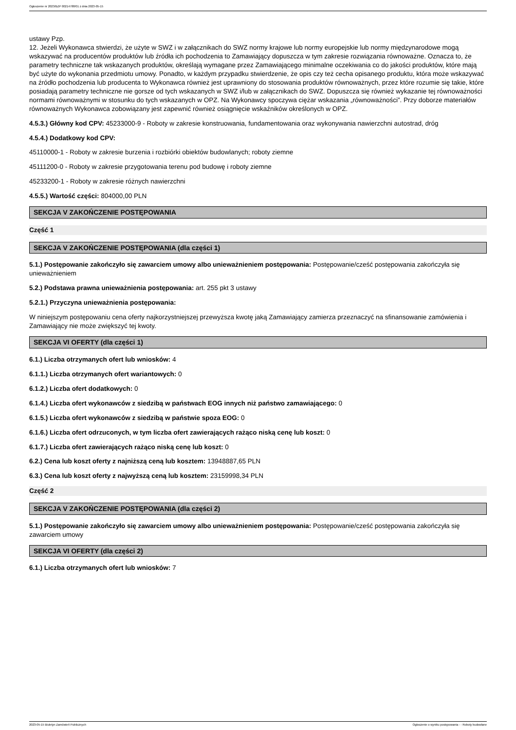Ogłoszenie nr 2023/BZP 00214788/01 z dnia 2023-05-15
ustawy Pzp.
12. Jeżeli Wykonawca stwierdzi, że użyte w SWZ i w załącznikach do SWZ normy krajowe lub normy europejskie lub normy międzynarodowe mogą wskazywać na producentów produktów lub źródła ich pochodzenia to Zamawiający dopuszcza w tym zakresie rozwiązania równoważne. Oznacza to, że parametry techniczne tak wskazanych produktów, określają wymagane przez Zamawiającego minimalne oczekiwania co do jakości produktów, które mają być użyte do wykonania przedmiotu umowy. Ponadto, w każdym przypadku stwierdzenie, że opis czy też cecha opisanego produktu, która może wskazywać na źródło pochodzenia lub producenta to Wykonawca również jest uprawniony do stosowania produktów równoważnych, przez które rozumie się takie, które posiadają parametry techniczne nie gorsze od tych wskazanych w SWZ i/lub w załącznikach do SWZ. Dopuszcza się również wykazanie tej równoważności normami równoważnymi w stosunku do tych wskazanych w OPZ. Na Wykonawcy spoczywa ciężar wskazania „równoważności”. Przy doborze materiałów równoważnych Wykonawca zobowiązany jest zapewnić również osiągnięcie wskaźników określonych w OPZ.
4.5.3.) Główny kod CPV: 45233000-9 - Roboty w zakresie konstruowania, fundamentowania oraz wykonywania nawierzchni autostrad, dróg
4.5.4.) Dodatkowy kod CPV:
45110000-1 - Roboty w zakresie burzenia i rozbiórki obiektów budowlanych; roboty ziemne
45111200-0 - Roboty w zakresie przygotowania terenu pod budowę i roboty ziemne
45233200-1 - Roboty w zakresie różnych nawierzchni
4.5.5.) Wartość części: 804000,00 PLN
SEKCJA V ZAKOŃCZENIE POSTĘPOWANIA
Część 1
SEKCJA V ZAKOŃCZENIE POSTĘPOWANIA (dla części 1)
5.1.) Postępowanie zakończyło się zawarciem umowy albo unieważnieniem postępowania: Postępowanie/cześć postępowania zakończyła się unieważnieniem
5.2.) Podstawa prawna unieważnienia postępowania: art. 255 pkt 3 ustawy
5.2.1.) Przyczyna unieważnienia postępowania:
W niniejszym postępowaniu cena oferty najkorzystniejszej przewyższa kwotę jaką Zamawiający zamierza przeznaczyć na sfinansowanie zamówienia i Zamawiający nie może zwiększyć tej kwoty.
SEKCJA VI OFERTY (dla części 1)
6.1.) Liczba otrzymanych ofert lub wniosków: 4
6.1.1.) Liczba otrzymanych ofert wariantowych: 0
6.1.2.) Liczba ofert dodatkowych: 0
6.1.4.) Liczba ofert wykonawców z siedzibą w państwach EOG innych niż państwo zamawiającego: 0
6.1.5.) Liczba ofert wykonawców z siedzibą w państwie spoza EOG: 0
6.1.6.) Liczba ofert odrzuconych, w tym liczba ofert zawierających rażąco niską cenę lub koszt: 0
6.1.7.) Liczba ofert zawierających rażąco niską cenę lub koszt: 0
6.2.) Cena lub koszt oferty z najniższą ceną lub kosztem: 13948887,65 PLN
6.3.) Cena lub koszt oferty z najwyższą ceną lub kosztem: 23159998,34 PLN
Część 2
SEKCJA V ZAKOŃCZENIE POSTĘPOWANIA (dla części 2)
5.1.) Postępowanie zakończyło się zawarciem umowy albo unieważnieniem postępowania: Postępowanie/cześć postępowania zakończyła się zawarciem umowy
SEKCJA VI OFERTY (dla części 2)
6.1.) Liczba otrzymanych ofert lub wniosków: 7
2023-05-15 Biuletyn Zamówień Publicznych Ogłoszenie o wyniku postępowania - - Roboty budowlane